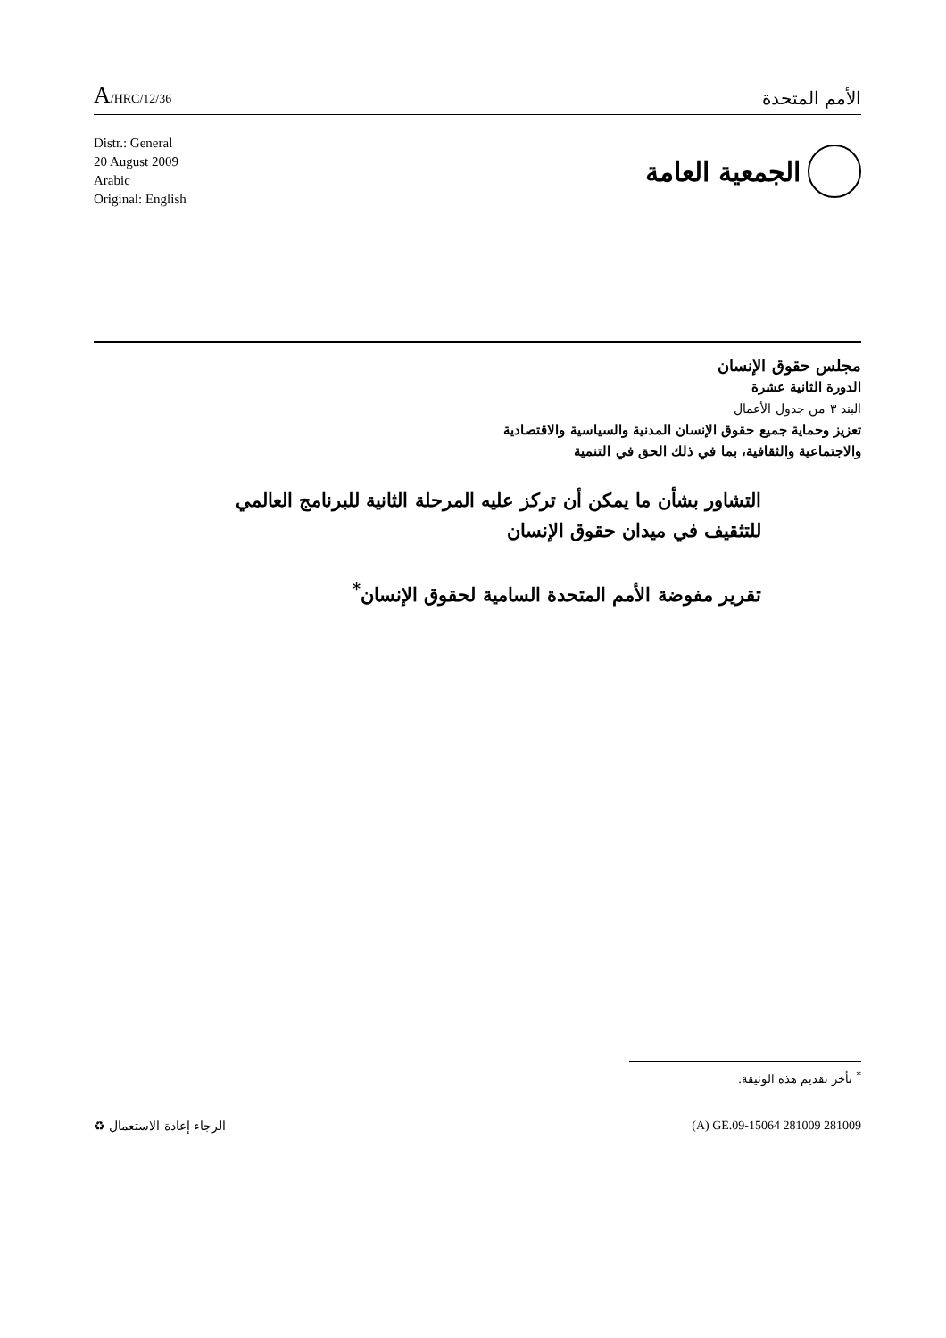A/HRC/12/36
الأمم المتحدة
Distr.: General
20 August 2009
Arabic
Original: English
الجمعية العامة
مجلس حقوق الإنسان
الدورة الثانية عشرة
البند ٣ من جدول الأعمال
تعزيز وحماية جميع حقوق الإنسان المدنية والسياسية والاقتصادية
والاجتماعية والثقافية، بما في ذلك الحق في التنمية
التشاور بشأن ما يمكن أن تركز عليه المرحلة الثانية للبرنامج العالمي
للتثقيف في ميدان حقوق الإنسان
تقرير مفوضة الأمم المتحدة السامية لحقوق الإنسان<sup>*</sup>
<sup>*</sup> تأخر تقديم هذه الوثيقة.
الرجاء إعادة الاستعمال ♻ (A) GE.09-15064 281009 281009